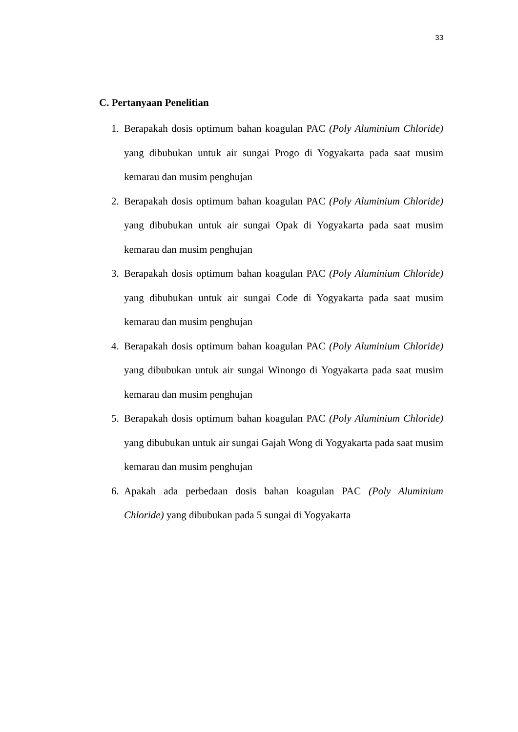33
C. Pertanyaan Penelitian
1. Berapakah dosis optimum bahan koagulan PAC (Poly Aluminium Chloride) yang dibubukan untuk air sungai Progo di Yogyakarta pada saat musim kemarau dan musim penghujan
2. Berapakah dosis optimum bahan koagulan PAC (Poly Aluminium Chloride) yang dibubukan untuk air sungai Opak di Yogyakarta pada saat musim kemarau dan musim penghujan
3. Berapakah dosis optimum bahan koagulan PAC (Poly Aluminium Chloride) yang dibubukan untuk air sungai Code di Yogyakarta pada saat musim kemarau dan musim penghujan
4. Berapakah dosis optimum bahan koagulan PAC (Poly Aluminium Chloride) yang dibubukan untuk air sungai Winongo di Yogyakarta pada saat musim kemarau dan musim penghujan
5. Berapakah dosis optimum bahan koagulan PAC (Poly Aluminium Chloride) yang dibubukan untuk air sungai Gajah Wong di Yogyakarta pada saat musim kemarau dan musim penghujan
6. Apakah ada perbedaan dosis bahan koagulan PAC (Poly Aluminium Chloride) yang dibubukan pada 5 sungai di Yogyakarta